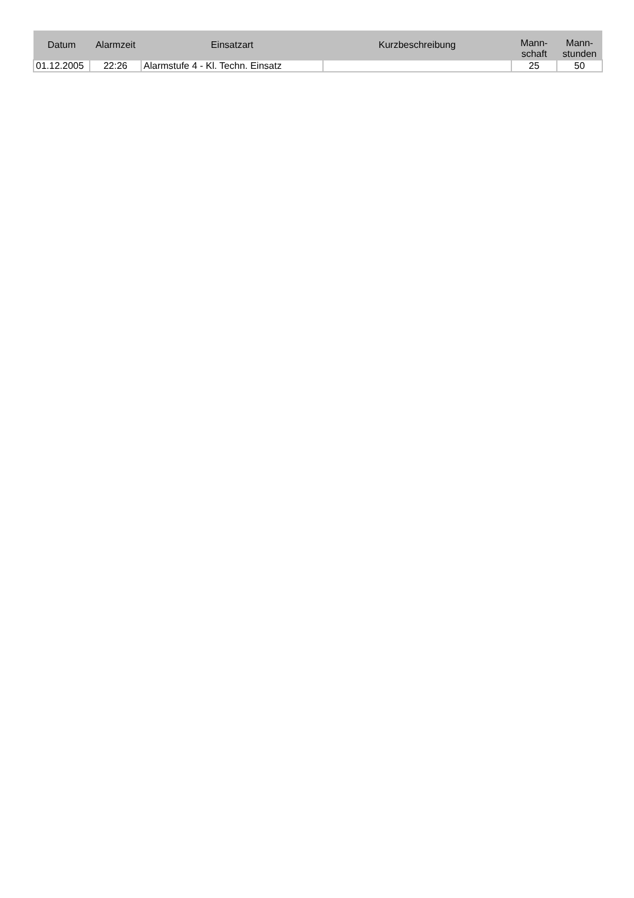| Datum | Alarmzeit | Einsatzart | Kurzbeschreibung | Mann- schaft | Mann- stunden |
| --- | --- | --- | --- | --- | --- |
| 01.12.2005 | 22:26 | Alarmstufe 4 - Kl. Techn. Einsatz | | 25 | 50 |